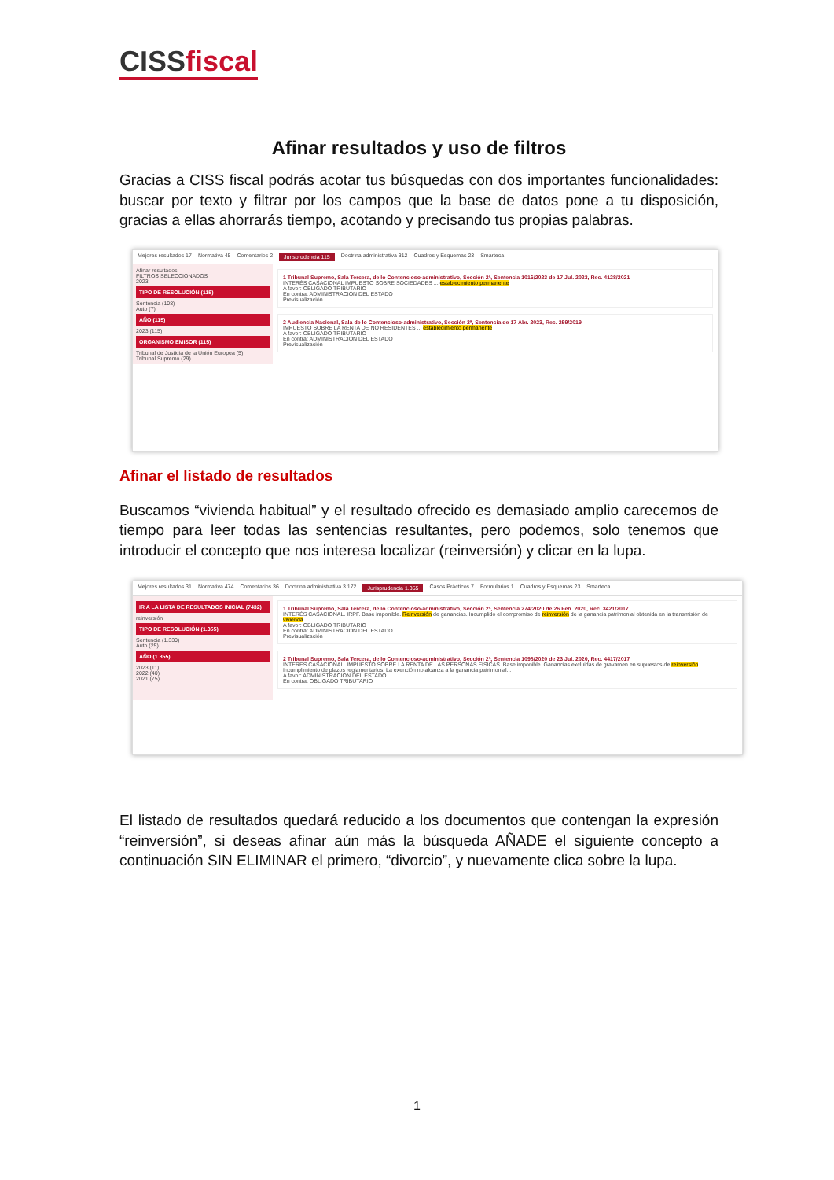CISSfiscal
Afinar resultados y uso de filtros
Gracias a CISS fiscal podrás acotar tus búsquedas con dos importantes funcionalidades: buscar por texto y filtrar por los campos que la base de datos pone a tu disposición, gracias a ellas ahorrarás tiempo, acotando y precisando tus propias palabras.
Mejores resultados 17 Normativa 45 Comentarios 2 Jurisprudencia 115 Doctrina administrativa 312 Cuadros y Esquemas 23 Smarteca
Afinar resultados
FILTROS SELECCIONADOS
2023
TIPO DE RESOLUCIÓN (115)
Sentencia (108)
Auto (7)
AÑO (115)
2023 (115)
ORGANISMO EMISOR (115)
Tribunal de Justicia de la Unión Europea (5)
Tribunal Supremo (29)
1 Tribunal Supremo, Sala Tercera, de lo Contencioso-administrativo, Sección 2ª, Sentencia 1016/2023 de 17 Jul. 2023, Rec. 4128/2021
INTERÉS CASACIONAL IMPUESTO SOBRE SOCIEDADES ... establecimiento permanente
A favor: OBLIGADO TRIBUTARIO
En contra: ADMINISTRACIÓN DEL ESTADO
Previsualización
2 Audiencia Nacional, Sala de lo Contencioso-administrativo, Sección 2ª, Sentencia de 17 Abr. 2023, Rec. 259/2019
IMPUESTO SOBRE LA RENTA DE NO RESIDENTES ... establecimiento permanente
A favor: OBLIGADO TRIBUTARIO
En contra: ADMINISTRACIÓN DEL ESTADO
Previsualización
Afinar el listado de resultados
Buscamos “vivienda habitual” y el resultado ofrecido es demasiado amplio carecemos de tiempo para leer todas las sentencias resultantes, pero podemos, solo tenemos que introducir el concepto que nos interesa localizar (reinversión) y clicar en la lupa.
Mejores resultados 31 Normativa 474 Comentarios 36 Doctrina administrativa 3.172 Jurisprudencia 1.355 Casos Prácticos 7 Formularios 1 Cuadros y Esquemas 23 Smarteca
IR A LA LISTA DE RESULTADOS INICIAL (7432)
reinversión
TIPO DE RESOLUCIÓN (1.355)
Sentencia (1.330)
Auto (25)
AÑO (1.355)
2023 (11)
2022 (40)
2021 (75)
1 Tribunal Supremo, Sala Tercera, de lo Contencioso-administrativo, Sección 2ª, Sentencia 274/2020 de 26 Feb. 2020, Rec. 3421/2017
INTERÉS CASACIONAL. IRPF. Base imponible. Reinversión de ganancias. Incumplido el compromiso de reinversión de la ganancia patrimonial obtenida en la transmisión de vivienda...
A favor: OBLIGADO TRIBUTARIO
En contra: ADMINISTRACIÓN DEL ESTADO
Previsualización
2 Tribunal Supremo, Sala Tercera, de lo Contencioso-administrativo, Sección 2ª, Sentencia 1098/2020 de 23 Jul. 2020, Rec. 4417/2017
INTERÉS CASACIONAL. IMPUESTO SOBRE LA RENTA DE LAS PERSONAS FÍSICAS. Base imponible. Ganancias excluidas de gravamen en supuestos de reinversión. Incumplimiento de plazos reglamentarios. La exención no alcanza a la ganancia patrimonial...
A favor: ADMINISTRACIÓN DEL ESTADO
En contra: OBLIGADO TRIBUTARIO
El listado de resultados quedará reducido a los documentos que contengan la expresión “reinversión”, si deseas afinar aún más la búsqueda AÑADE el siguiente concepto a continuación SIN ELIMINAR el primero, “divorcio”, y nuevamente clica sobre la lupa.
1